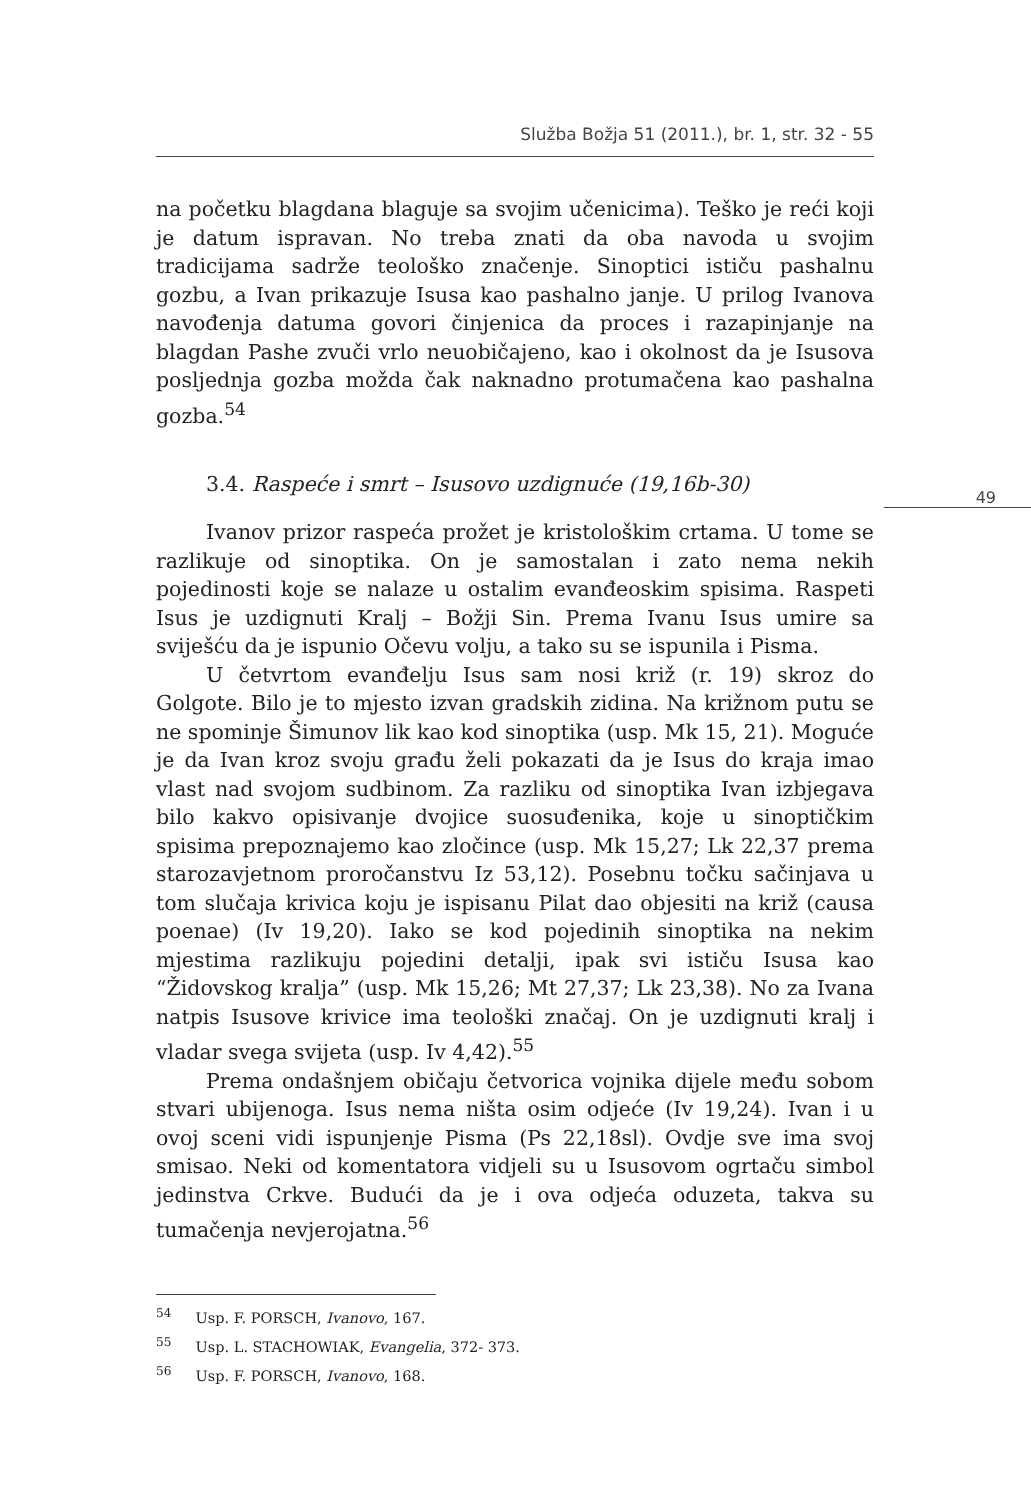Služba Božja 51 (2011.), br. 1, str. 32 - 55
49
na početku blagdana blaguje sa svojim učenicima). Teško je reći koji je datum ispravan. No treba znati da oba navoda u svojim tradicijama sadrže teološko značenje. Sinoptici ističu pashalnu gozbu, a Ivan prikazuje Isusa kao pashalno janje. U prilog Ivanova navođenja datuma govori činjenica da proces i razapinjanje na blagdan Pashe zvuči vrlo neuobičajeno, kao i okolnost da je Isusova posljednja gozba možda čak naknadno protumačena kao pashalna gozba.<sup>54</sup>
3.4. Raspeće i smrt – Isusovo uzdignuće (19,16b-30)
Ivanov prizor raspeća prožet je kristološkim crtama. U tome se razlikuje od sinoptika. On je samostalan i zato nema nekih pojedinosti koje se nalaze u ostalim evanđeoskim spisima. Raspeti Isus je uzdignuti Kralj – Božji Sin. Prema Ivanu Isus umire sa sviješću da je ispunio Očevu volju, a tako su se ispunila i Pisma.
U četvrtom evanđelju Isus sam nosi križ (r. 19) skroz do Golgote. Bilo je to mjesto izvan gradskih zidina. Na križnom putu se ne spominje Šimunov lik kao kod sinoptika (usp. Mk 15, 21). Moguće je da Ivan kroz svoju građu želi pokazati da je Isus do kraja imao vlast nad svojom sudbinom. Za razliku od sinoptika Ivan izbjegava bilo kakvo opisivanje dvojice suosuđenika, koje u sinoptičkim spisima prepoznajemo kao zločince (usp. Mk 15,27; Lk 22,37 prema starozavjetnom proročanstvu Iz 53,12). Posebnu točku sačinjava u tom slučaja krivica koju je ispisanu Pilat dao objesiti na križ (causa poenae) (Iv 19,20). Iako se kod pojedinih sinoptika na nekim mjestima razlikuju pojedini detalji, ipak svi ističu Isusa kao “Židovskog kralja” (usp. Mk 15,26; Mt 27,37; Lk 23,38). No za Ivana natpis Isusove krivice ima teološki značaj. On je uzdignuti kralj i vladar svega svijeta (usp. Iv 4,42).<sup>55</sup>
Prema ondašnjem običaju četvorica vojnika dijele među sobom stvari ubijenoga. Isus nema ništa osim odjeće (Iv 19,24). Ivan i u ovoj sceni vidi ispunjenje Pisma (Ps 22,18sl). Ovdje sve ima svoj smisao. Neki od komentatora vidjeli su u Isusovom ogrtaču simbol jedinstva Crkve. Budući da je i ova odjeća oduzeta, takva su tumačenja nevjerojatna.<sup>56</sup>
<sup>54</sup> Usp. F. PORSCH, Ivanovo, 167.
<sup>55</sup> Usp. L. STACHOWIAK, Evangelia, 372- 373.
<sup>56</sup> Usp. F. PORSCH, Ivanovo, 168.